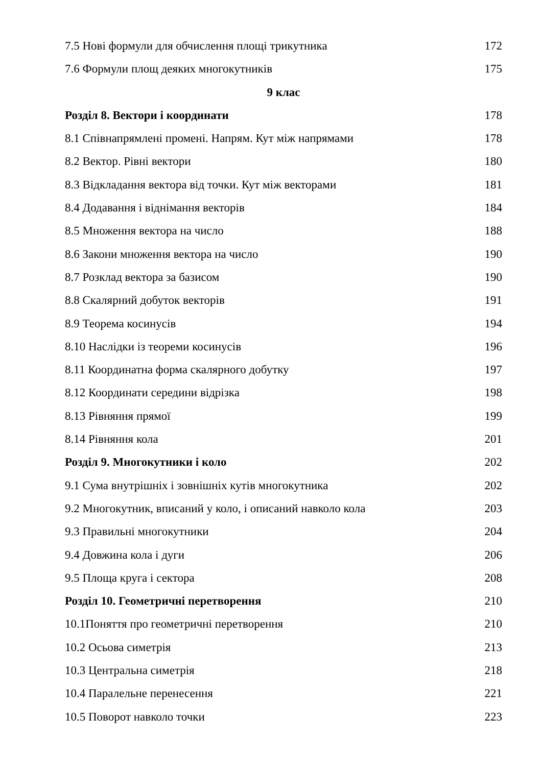7.5 Нові формули для обчислення площі трикутника 172
7.6 Формули площ деяких многокутників 175
9 клас
Розділ 8. Вектори і координати 178
8.1 Співнапрямлені промені. Напрям. Кут між напрямами 178
8.2 Вектор. Рівні вектори 180
8.3 Відкладання вектора від точки. Кут між векторами 181
8.4 Додавання і віднімання векторів 184
8.5 Множення вектора на число 188
8.6 Закони множення вектора на число 190
8.7 Розклад вектора за базисом 190
8.8 Скалярний добуток векторів 191
8.9 Теорема косинусів 194
8.10 Наслідки із теореми косинусів 196
8.11 Координатна форма скалярного добутку 197
8.12 Координати середини відрізка 198
8.13 Рівняння прямої 199
8.14 Рівняння кола 201
Розділ 9. Многокутники і коло 202
9.1 Сума внутрішніх і зовнішніх кутів многокутника 202
9.2 Многокутник, вписаний у коло, і описаний навколо кола 203
9.3 Правильні многокутники 204
9.4 Довжина кола і дуги 206
9.5 Площа круга і сектора 208
Розділ 10. Геометричні перетворення 210
10.1Поняття про геометричні перетворення 210
10.2 Осьова симетрія 213
10.3 Центральна симетрія 218
10.4 Паралельне перенесення 221
10.5 Поворот навколо точки 223